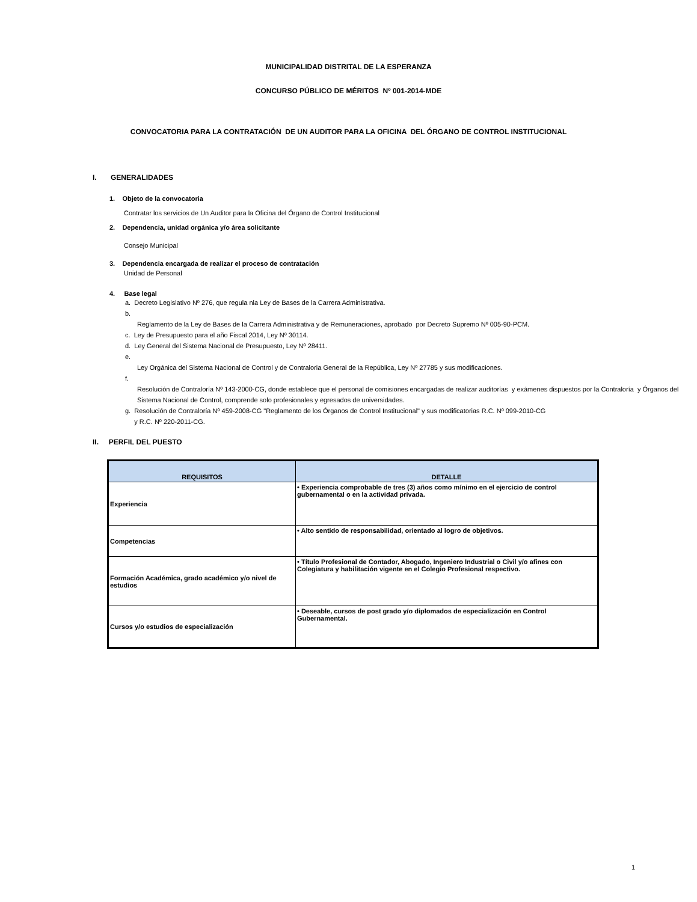MUNICIPALIDAD DISTRITAL DE LA ESPERANZA
CONCURSO PÚBLICO DE MÉRITOS Nº 001-2014-MDE
CONVOCATORIA PARA LA CONTRATACIÓN DE UN AUDITOR PARA LA OFICINA DEL ÓRGANO DE CONTROL INSTITUCIONAL
I. GENERALIDADES
1. Objeto de la convocatoria
Contratar los servicios de Un Auditor para la Oficina del Órgano de Control Institucional
2. Dependencia, unidad orgánica y/o área solicitante
Consejo Municipal
3. Dependencia encargada de realizar el proceso de contratación
Unidad de Personal
4. Base legal
a. Decreto Legislativo Nº 276, que regula nla Ley de Bases de la Carrera Administrativa.
b.
Reglamento de la Ley de Bases de la Carrera Administrativa y de Remuneraciones, aprobado por Decreto Supremo Nº 005-90-PCM.
c. Ley de Presupuesto para el año Fiscal 2014, Ley Nº 30114.
d. Ley General del Sistema Nacional de Presupuesto, Ley Nº 28411.
e.
Ley Orgánica del Sistema Nacional de Control y de Contraloria General de la República, Ley Nº 27785 y sus modificaciones.
f.
Resolución de Contraloría Nº 143-2000-CG, donde establece que el personal de comisiones encargadas de realizar auditorías y exámenes dispuestos por la Contraloría y Órganos del Sistema Nacional de Control, comprende solo profesionales y egresados de universidades.
g. Resolución de Contraloría Nº 459-2008-CG "Reglamento de los Órganos de Control Institucional" y sus modificatorias R.C. Nº 099-2010-CG
y R.C. Nº 220-2011-CG.
II. PERFIL DEL PUESTO
| REQUISITOS | DETALLE |
| --- | --- |
| Experiencia | • Experiencia comprobable de tres (3) años como mínimo en el ejercicio de control gubernamental o en la actividad privada. |
| Competencias | • Alto sentido de responsabilidad, orientado al logro de objetivos. |
| Formación Académica, grado académico y/o nivel de estudios | • Título Profesional de Contador, Abogado, Ingeniero Industrial o Civil y/o afines con Colegiatura y habilitación vigente en el Colegio Profesional respectivo. |
| Cursos y/o estudios de especialización | • Deseable, cursos de post grado y/o diplomados de especialización en Control Gubernamental. |
1